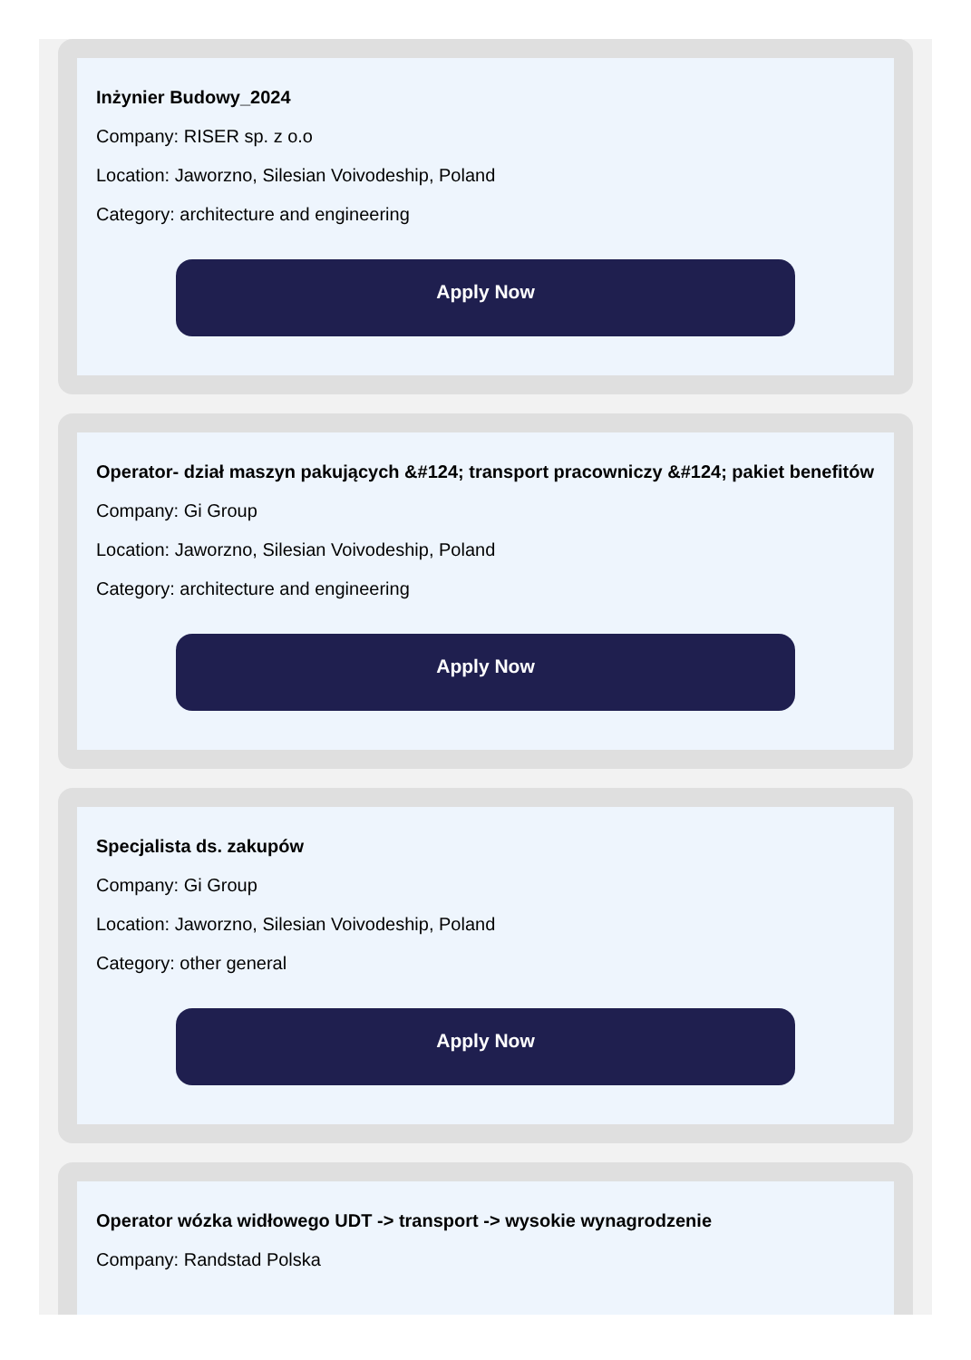Inżynier Budowy_2024
Company: RISER sp. z o.o
Location: Jaworzno, Silesian Voivodeship, Poland
Category: architecture and engineering
Apply Now
Operator- dział maszyn pakujących &#124; transport pracowniczy &#124; pakiet benefitów
Company: Gi Group
Location: Jaworzno, Silesian Voivodeship, Poland
Category: architecture and engineering
Apply Now
Specjalista ds. zakupów
Company: Gi Group
Location: Jaworzno, Silesian Voivodeship, Poland
Category: other general
Apply Now
Operator wózka widłowego UDT -> transport -> wysokie wynagrodzenie
Company: Randstad Polska